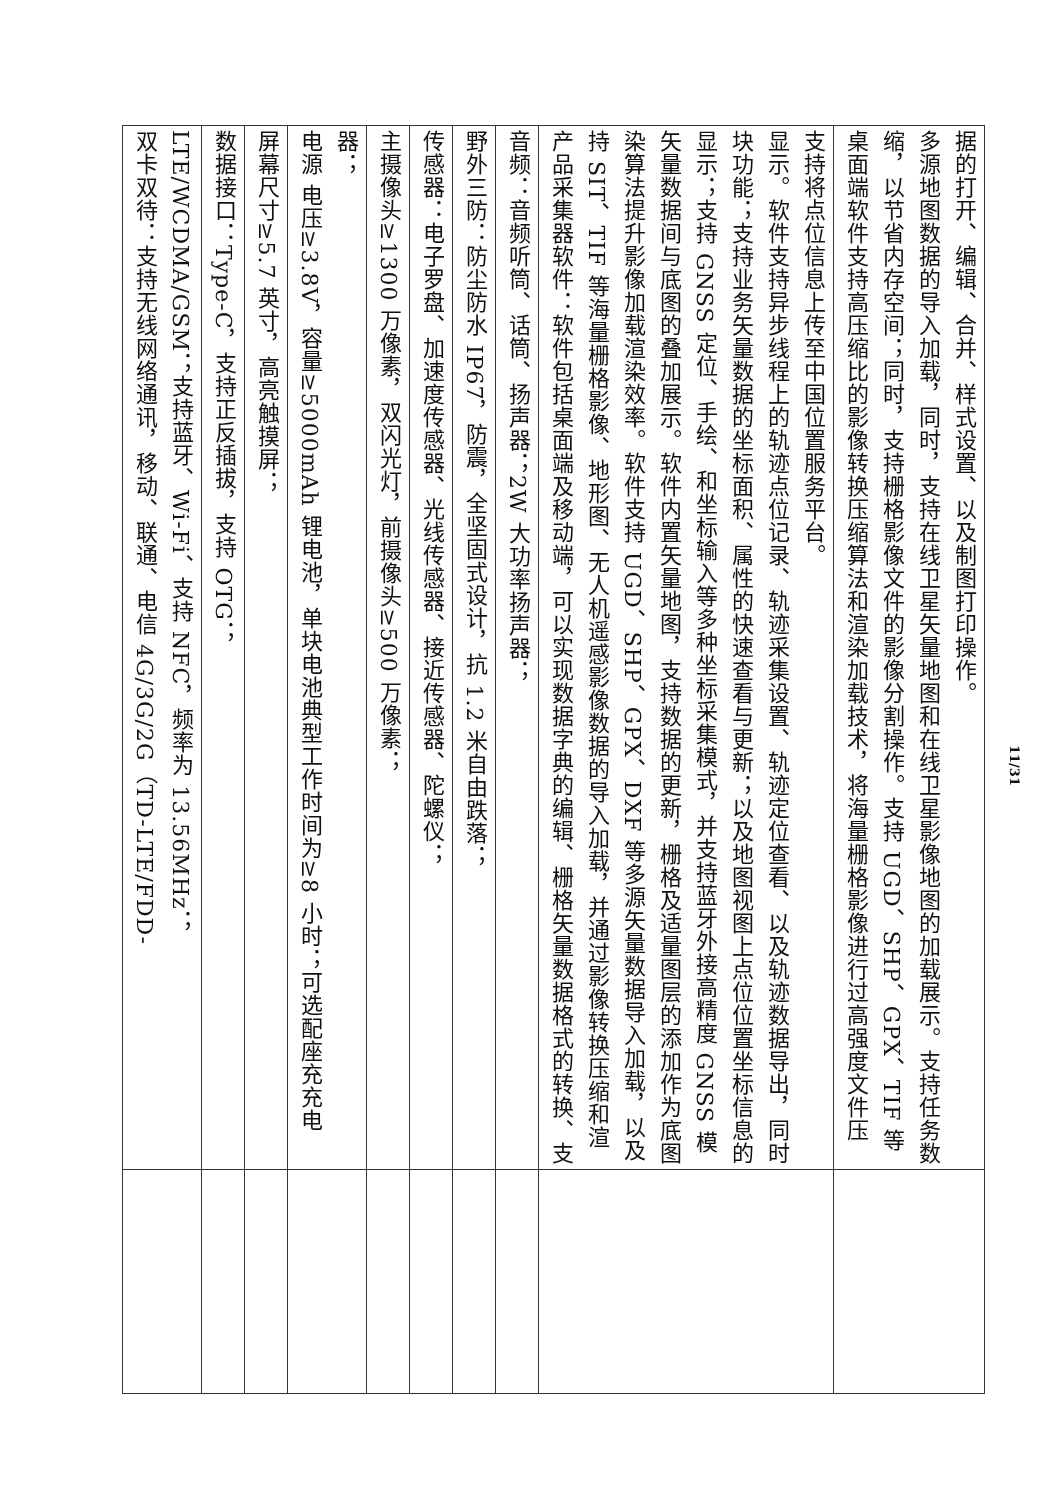| 双卡双待：支持无线网络通讯，移动、联通、电信 4G/3G/2G（TD-LTE/FDD-LTE/WCDMA/GSM；支持蓝牙、Wi-Fi、支持 NFC，频率为 13.56MHz； | |
| 数据接口：Type-C，支持正反插拔，支持 OTG； | |
| 屏幕尺寸≥5.7 英寸，高亮触摸屏； | |
| 电源 电压≥3.8V，容量≥5000mAh 锂电池，单块电池典型工作时间为≥8 小时；可选配座充充电器； | |
| 主摄像头≥1300 万像素，双闪光灯，前摄像头≥500 万像素； | |
| 传感器：电子罗盘、加速度传感器、光线传感器、接近传感器、陀螺仪； | |
| 野外三防：防尘防水 IP67，防震，全坚固式设计，抗 1.2 米自由跌落； | |
| 音频：音频听筒、话筒、扬声器；2W 大功率扬声器； | |
| 产品采集器软件：软件包括桌面端及移动端，可以实现数据字典的编辑、栅格矢量数据格式的转换、支持 SIT、TIF 等海量栅格影像、地形图、无人机遥感影像数据的导入加载，并通过影像转换压缩和渲染算法提升影像加载渲染效率。软件支持 UGD、SHP、GPX、DXF 等多源矢量数据导入加载，以及矢量数据间与底图的叠加展示。软件内置矢量地图，支持数据的更新，栅格及适量图层的添加作为底图显示；支持 GNSS 定位、手绘、和坐标输入等多种坐标采集模式，并支持蓝牙外接高精度 GNSS 模块功能；支持业务矢量数据的坐标面积、属性的快速查看与更新；以及地图视图上点位位置坐标信息的显示。软件支持异步线程上的轨迹点位记录、轨迹采集设置、轨迹定位查看、以及轨迹数据导出，同时支持将点位信息上传至中国位置服务平台。 | |
| 桌面端软件支持高压缩比的影像转换压缩算法和渲染加载技术，将海量栅格影像进行过高强度文件压缩，以节省内存空间；同时，支持栅格影像文件的影像分割操作。支持 UGD、SHP、GPX、TIF 等多源地图数据的导入加载，同时，支持在线卫星矢量地图和在线卫星影像地图的加载展示。支持任务数据的打开、编辑、合并、样式设置、以及制图打印操作。 | |
11/31